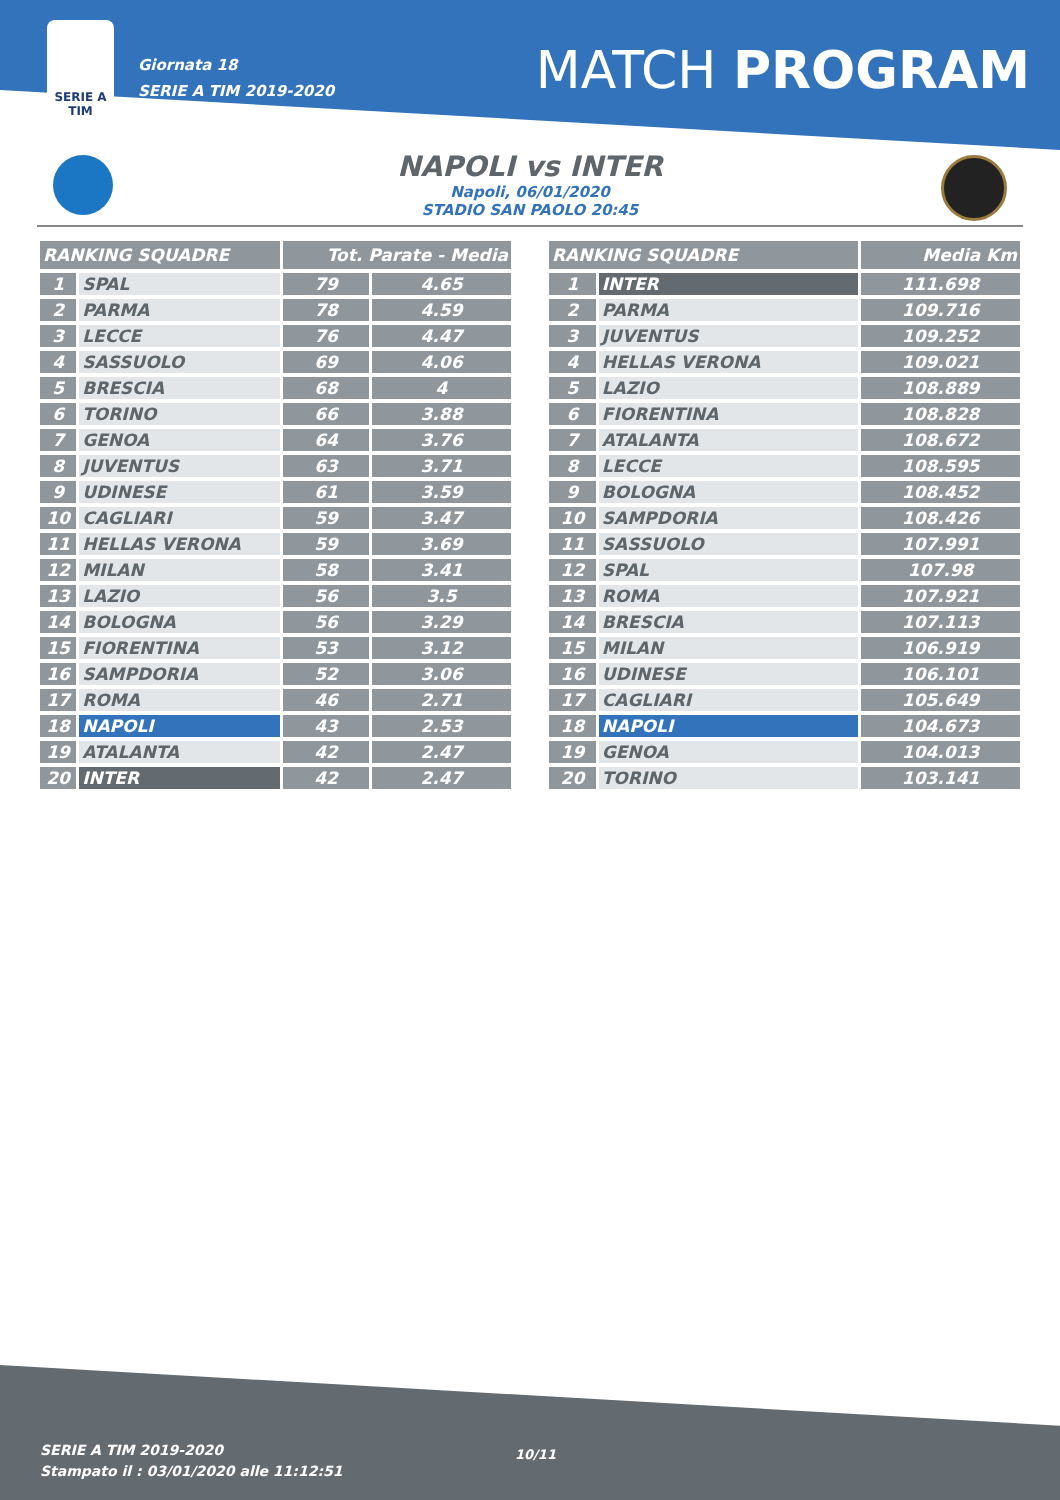SERIE A
TIM
Giornata 18
SERIE A TIM 2019-2020
MATCH PROGRAM
NAPOLI vs INTER
Napoli, 06/01/2020
STADIO SAN PAOLO 20:45
| RANKING SQUADRE | | Tot. Parate - Media | |
| --- | --- | --- | --- |
| 1 | SPAL | 79 | 4.65 |
| 2 | PARMA | 78 | 4.59 |
| 3 | LECCE | 76 | 4.47 |
| 4 | SASSUOLO | 69 | 4.06 |
| 5 | BRESCIA | 68 | 4 |
| 6 | TORINO | 66 | 3.88 |
| 7 | GENOA | 64 | 3.76 |
| 8 | JUVENTUS | 63 | 3.71 |
| 9 | UDINESE | 61 | 3.59 |
| 10 | CAGLIARI | 59 | 3.47 |
| 11 | HELLAS VERONA | 59 | 3.69 |
| 12 | MILAN | 58 | 3.41 |
| 13 | LAZIO | 56 | 3.5 |
| 14 | BOLOGNA | 56 | 3.29 |
| 15 | FIORENTINA | 53 | 3.12 |
| 16 | SAMPDORIA | 52 | 3.06 |
| 17 | ROMA | 46 | 2.71 |
| 18 | NAPOLI | 43 | 2.53 |
| 19 | ATALANTA | 42 | 2.47 |
| 20 | INTER | 42 | 2.47 |
| RANKING SQUADRE | | Media Km |
| --- | --- | --- |
| 1 | INTER | 111.698 |
| 2 | PARMA | 109.716 |
| 3 | JUVENTUS | 109.252 |
| 4 | HELLAS VERONA | 109.021 |
| 5 | LAZIO | 108.889 |
| 6 | FIORENTINA | 108.828 |
| 7 | ATALANTA | 108.672 |
| 8 | LECCE | 108.595 |
| 9 | BOLOGNA | 108.452 |
| 10 | SAMPDORIA | 108.426 |
| 11 | SASSUOLO | 107.991 |
| 12 | SPAL | 107.98 |
| 13 | ROMA | 107.921 |
| 14 | BRESCIA | 107.113 |
| 15 | MILAN | 106.919 |
| 16 | UDINESE | 106.101 |
| 17 | CAGLIARI | 105.649 |
| 18 | NAPOLI | 104.673 |
| 19 | GENOA | 104.013 |
| 20 | TORINO | 103.141 |
SERIE A TIM 2019-2020
Stampato il : 03/01/2020 alle 11:12:51
10/11